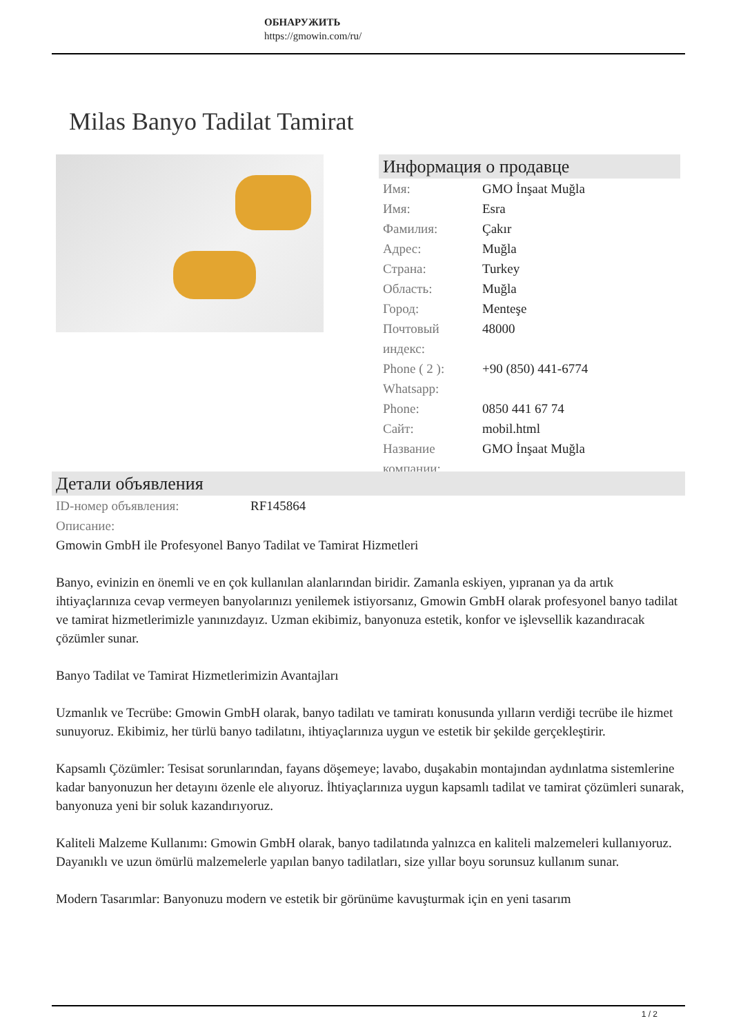ОБНАРУЖИТЬ
https://gmowin.com/ru/
Milas Banyo Tadilat Tamirat
Информация о продавце
| Имя: | GMO İnşaat Muğla |
| Имя: | Esra |
| Фамилия: | Çakır |
| Адрес: | Muğla |
| Страна: | Turkey |
| Область: | Muğla |
| Город: | Menteşe |
| Почтовый индекс: | 48000 |
| Phone ( 2 ): Whatsapp: | +90 (850) 441-6774 |
| Phone: | 0850 441 67 74 |
| Сайт: | mobil.html |
| Название компании: | GMO İnşaat Muğla |
Детали объявления
| ID-номер объявления: | RF145864 |
| Описание: | |
Gmowin GmbH ile Profesyonel Banyo Tadilat ve Tamirat Hizmetleri
Banyo, evinizin en önemli ve en çok kullanılan alanlarından biridir. Zamanla eskiyen, yıpranan ya da artık ihtiyaçlarınıza cevap vermeyen banyolarınızı yenilemek istiyorsanız, Gmowin GmbH olarak profesyonel banyo tadilat ve tamirat hizmetlerimizle yanınızdayız. Uzman ekibimiz, banyonuza estetik, konfor ve işlevsellik kazandıracak çözümler sunar.
Banyo Tadilat ve Tamirat Hizmetlerimizin Avantajları
Uzmanlık ve Tecrübe: Gmowin GmbH olarak, banyo tadilatı ve tamiratı konusunda yılların verdiği tecrübe ile hizmet sunuyoruz. Ekibimiz, her türlü banyo tadilatını, ihtiyaçlarınıza uygun ve estetik bir şekilde gerçekleştirir.
Kapsamlı Çözümler: Tesisat sorunlarından, fayans döşemeye; lavabo, duşakabin montajından aydınlatma sistemlerine kadar banyonuzun her detayını özenle ele alıyoruz. İhtiyaçlarınıza uygun kapsamlı tadilat ve tamirat çözümleri sunarak, banyonuza yeni bir soluk kazandırıyoruz.
Kaliteli Malzeme Kullanımı: Gmowin GmbH olarak, banyo tadilatında yalnızca en kaliteli malzemeleri kullanıyoruz. Dayanıklı ve uzun ömürlü malzemelerle yapılan banyo tadilatları, size yıllar boyu sorunsuz kullanım sunar.
Modern Tasarımlar: Banyonuzu modern ve estetik bir görünüme kavuşturmak için en yeni tasarım
1 / 2